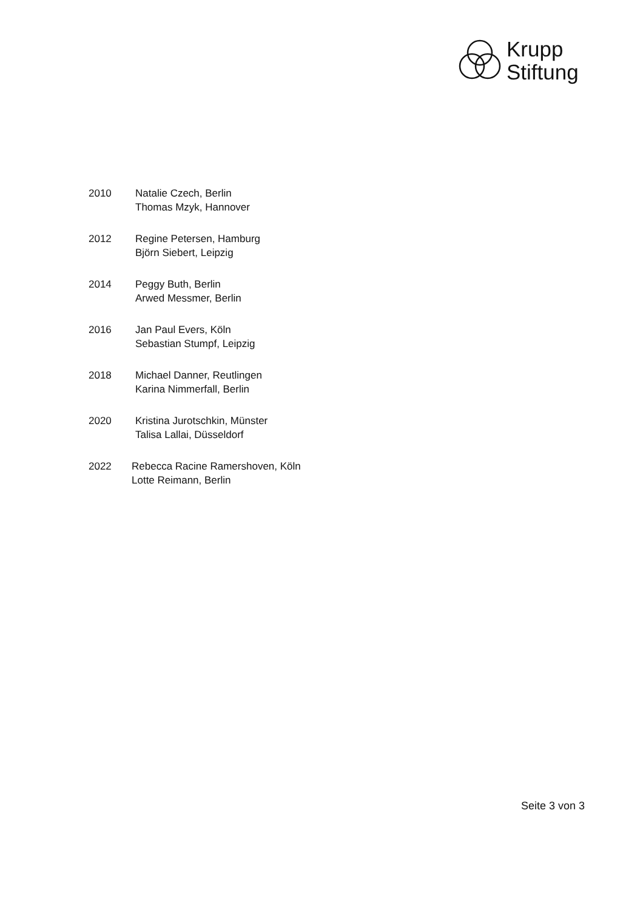Krupp
Stiftung
2010 Natalie Czech, Berlin
Thomas Mzyk, Hannover
2012 Regine Petersen, Hamburg
Björn Siebert, Leipzig
2014 Peggy Buth, Berlin
Arwed Messmer, Berlin
2016 Jan Paul Evers, Köln
Sebastian Stumpf, Leipzig
2018 Michael Danner, Reutlingen
Karina Nimmerfall, Berlin
2020 Kristina Jurotschkin, Münster
Talisa Lallai, Düsseldorf
2022 Rebecca Racine Ramershoven, Köln
Lotte Reimann, Berlin
Seite 3 von 3